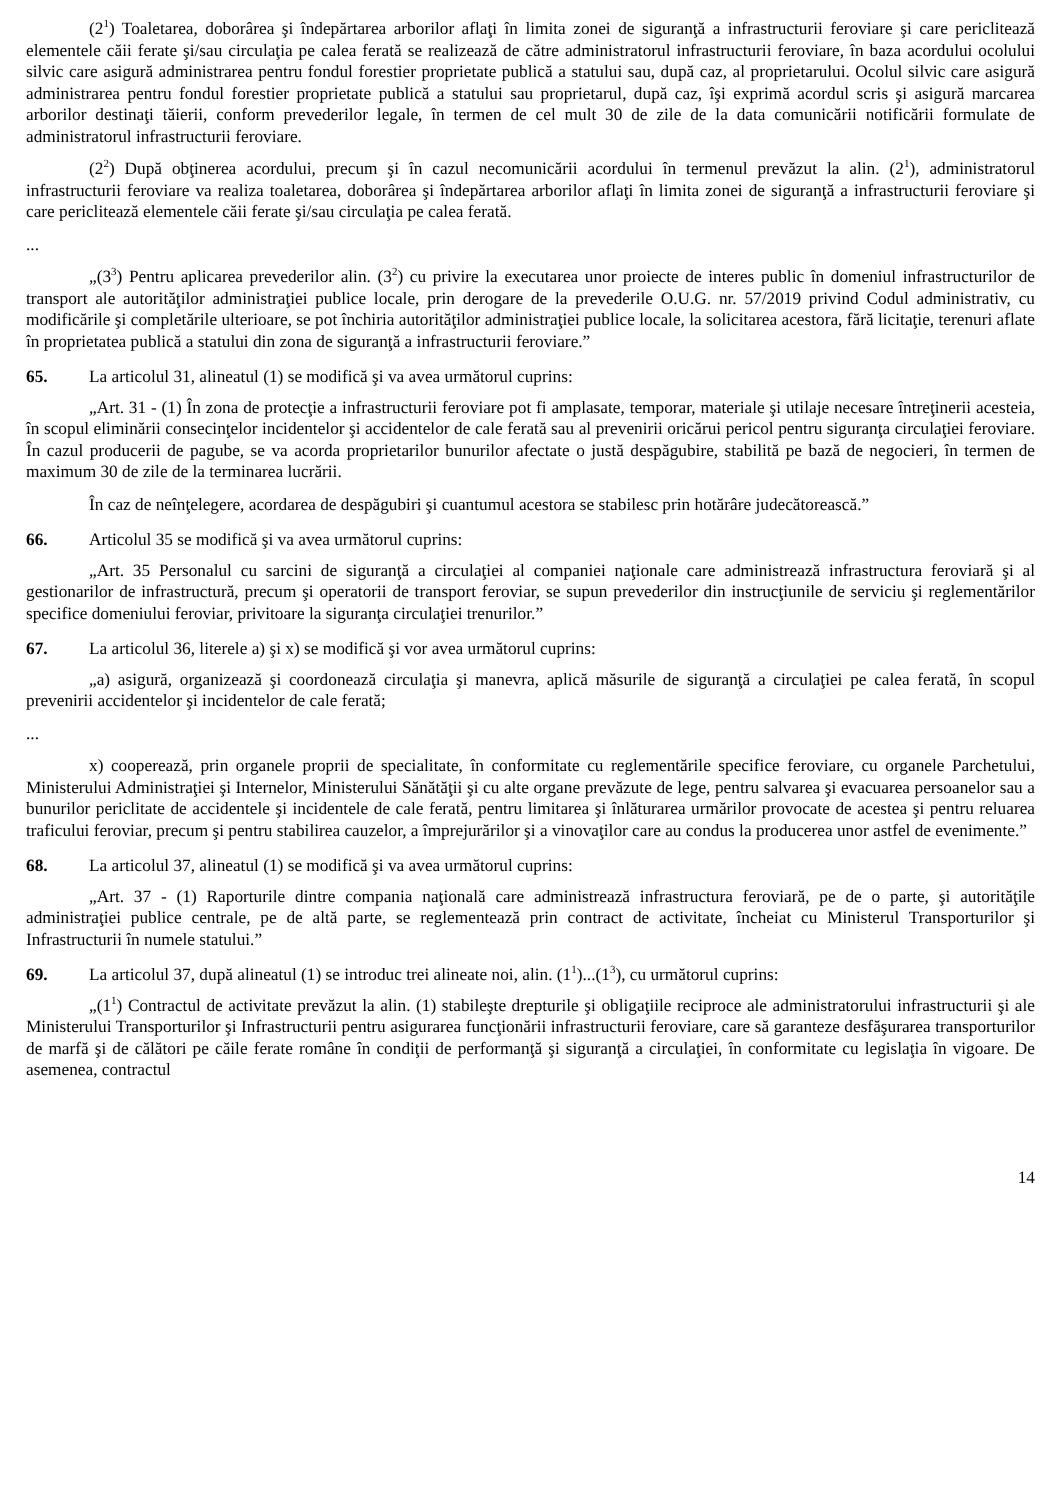(2<sup>1</sup>) Toaletarea, doborârea şi îndepărtarea arborilor aflaţi în limita zonei de siguranţă a infrastructurii feroviare şi care periclitează elementele căii ferate şi/sau circulaţia pe calea ferată se realizează de către administratorul infrastructurii feroviare, în baza acordului ocolului silvic care asigură administrarea pentru fondul forestier proprietate publică a statului sau, după caz, al proprietarului. Ocolul silvic care asigură administrarea pentru fondul forestier proprietate publică a statului sau proprietarul, după caz, îşi exprimă acordul scris şi asigură marcarea arborilor destinaţi tăierii, conform prevederilor legale, în termen de cel mult 30 de zile de la data comunicării notificării formulate de administratorul infrastructurii feroviare.
(2<sup>2</sup>) După obţinerea acordului, precum şi în cazul necomunicării acordului în termenul prevăzut la alin. (2<sup>1</sup>), administratorul infrastructurii feroviare va realiza toaletarea, doborârea şi îndepărtarea arborilor aflaţi în limita zonei de siguranţă a infrastructurii feroviare şi care periclitează elementele căii ferate şi/sau circulaţia pe calea ferată.
...
„(3<sup>3</sup>) Pentru aplicarea prevederilor alin. (3<sup>2</sup>) cu privire la executarea unor proiecte de interes public în domeniul infrastructurilor de transport ale autorităţilor administraţiei publice locale, prin derogare de la prevederile O.U.G. nr. 57/2019 privind Codul administrativ, cu modificările şi completările ulterioare, se pot închiria autorităţilor administraţiei publice locale, la solicitarea acestora, fără licitaţie, terenuri aflate în proprietatea publică a statului din zona de siguranţă a infrastructurii feroviare.”
65. La articolul 31, alineatul (1) se modifică şi va avea următorul cuprins:
„Art. 31 - (1) În zona de protecţie a infrastructurii feroviare pot fi amplasate, temporar, materiale şi utilaje necesare întreţinerii acesteia, în scopul eliminării consecinţelor incidentelor şi accidentelor de cale ferată sau al prevenirii oricărui pericol pentru siguranţa circulaţiei feroviare. În cazul producerii de pagube, se va acorda proprietarilor bunurilor afectate o justă despăgubire, stabilită pe bază de negocieri, în termen de maximum 30 de zile de la terminarea lucrării.
În caz de neînţelegere, acordarea de despăgubiri şi cuantumul acestora se stabilesc prin hotărâre judecătorească.”
66. Articolul 35 se modifică şi va avea următorul cuprins:
„Art. 35 Personalul cu sarcini de siguranţă a circulaţiei al companiei naţionale care administrează infrastructura feroviară şi al gestionarilor de infrastructură, precum şi operatorii de transport feroviar, se supun prevederilor din instrucţiunile de serviciu şi reglementărilor specifice domeniului feroviar, privitoare la siguranţa circulaţiei trenurilor.”
67. La articolul 36, literele a) şi x) se modifică şi vor avea următorul cuprins:
„a) asigură, organizează şi coordonează circulaţia şi manevra, aplică măsurile de siguranţă a circulaţiei pe calea ferată, în scopul prevenirii accidentelor şi incidentelor de cale ferată;
...
x) cooperează, prin organele proprii de specialitate, în conformitate cu reglementările specifice feroviare, cu organele Parchetului, Ministerului Administraţiei şi Internelor, Ministerului Sănătăţii şi cu alte organe prevăzute de lege, pentru salvarea şi evacuarea persoanelor sau a bunurilor periclitate de accidentele şi incidentele de cale ferată, pentru limitarea şi înlăturarea urmărilor provocate de acestea şi pentru reluarea traficului feroviar, precum şi pentru stabilirea cauzelor, a împrejurărilor şi a vinovaţilor care au condus la producerea unor astfel de evenimente.”
68. La articolul 37, alineatul (1) se modifică şi va avea următorul cuprins:
„Art. 37 - (1) Raporturile dintre compania naţională care administrează infrastructura feroviară, pe de o parte, şi autorităţile administraţiei publice centrale, pe de altă parte, se reglementează prin contract de activitate, încheiat cu Ministerul Transporturilor şi Infrastructurii în numele statului.”
69. La articolul 37, după alineatul (1) se introduc trei alineate noi, alin. (1<sup>1</sup>)...(1<sup>3</sup>), cu următorul cuprins:
„(1<sup>1</sup>) Contractul de activitate prevăzut la alin. (1) stabileşte drepturile şi obligaţiile reciproce ale administratorului infrastructurii şi ale Ministerului Transporturilor şi Infrastructurii pentru asigurarea funcţionării infrastructurii feroviare, care să garanteze desfăşurarea transporturilor de marfă şi de călători pe căile ferate române în condiţii de performanţă şi siguranţă a circulaţiei, în conformitate cu legislaţia în vigoare. De asemenea, contractul
14